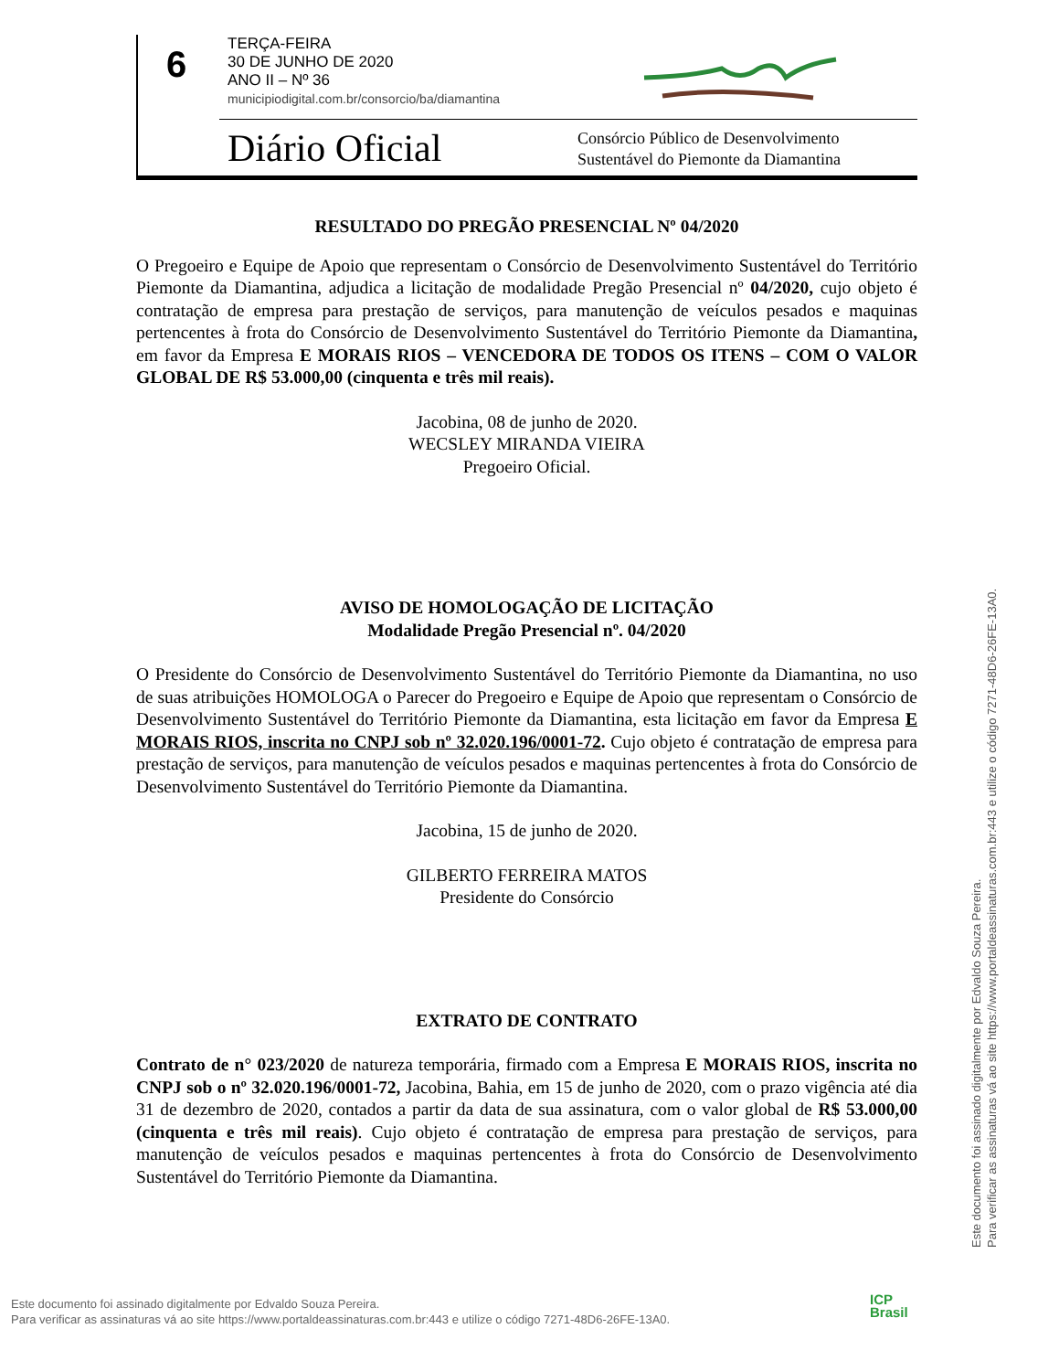6
TERÇA-FEIRA
30 DE JUNHO DE 2020
ANO II – Nº 36
municipiodigital.com.br/consorcio/ba/diamantina
Diário Oficial
Consórcio Público de Desenvolvimento
Sustentável do Piemonte da Diamantina
RESULTADO DO PREGÃO PRESENCIAL Nº 04/2020
O Pregoeiro e Equipe de Apoio que representam o Consórcio de Desenvolvimento Sustentável do Território Piemonte da Diamantina, adjudica a licitação de modalidade Pregão Presencial nº 04/2020, cujo objeto é contratação de empresa para prestação de serviços, para manutenção de veículos pesados e maquinas pertencentes à frota do Consórcio de Desenvolvimento Sustentável do Território Piemonte da Diamantina, em favor da Empresa E MORAIS RIOS – VENCEDORA DE TODOS OS ITENS – COM O VALOR GLOBAL DE R$ 53.000,00 (cinquenta e três mil reais).
Jacobina, 08 de junho de 2020.
WECSLEY MIRANDA VIEIRA
Pregoeiro Oficial.
AVISO DE HOMOLOGAÇÃO DE LICITAÇÃO
Modalidade Pregão Presencial nº. 04/2020
O Presidente do Consórcio de Desenvolvimento Sustentável do Território Piemonte da Diamantina, no uso de suas atribuições HOMOLOGA o Parecer do Pregoeiro e Equipe de Apoio que representam o Consórcio de Desenvolvimento Sustentável do Território Piemonte da Diamantina, esta licitação em favor da Empresa E MORAIS RIOS, inscrita no CNPJ sob nº 32.020.196/0001-72. Cujo objeto é contratação de empresa para prestação de serviços, para manutenção de veículos pesados e maquinas pertencentes à frota do Consórcio de Desenvolvimento Sustentável do Território Piemonte da Diamantina.
Jacobina, 15 de junho de 2020.
GILBERTO FERREIRA MATOS
Presidente do Consórcio
EXTRATO DE CONTRATO
Contrato de n° 023/2020 de natureza temporária, firmado com a Empresa E MORAIS RIOS, inscrita no CNPJ sob o nº 32.020.196/0001-72, Jacobina, Bahia, em 15 de junho de 2020, com o prazo vigência até dia 31 de dezembro de 2020, contados a partir da data de sua assinatura, com o valor global de R$ 53.000,00 (cinquenta e três mil reais). Cujo objeto é contratação de empresa para prestação de serviços, para manutenção de veículos pesados e maquinas pertencentes à frota do Consórcio de Desenvolvimento Sustentável do Território Piemonte da Diamantina.
Este documento foi assinado digitalmente por Edvaldo Souza Pereira.
Para verificar as assinaturas vá ao site https://www.portaldeassinaturas.com.br:443 e utilize o código 7271-48D6-26FE-13A0.
Este documento foi assinado digitalmente por Edvaldo Souza Pereira.
Para verificar as assinaturas vá ao site https://www.portaldeassinaturas.com.br:443 e utilize o código 7271-48D6-26FE-13A0.
ICP
Brasil